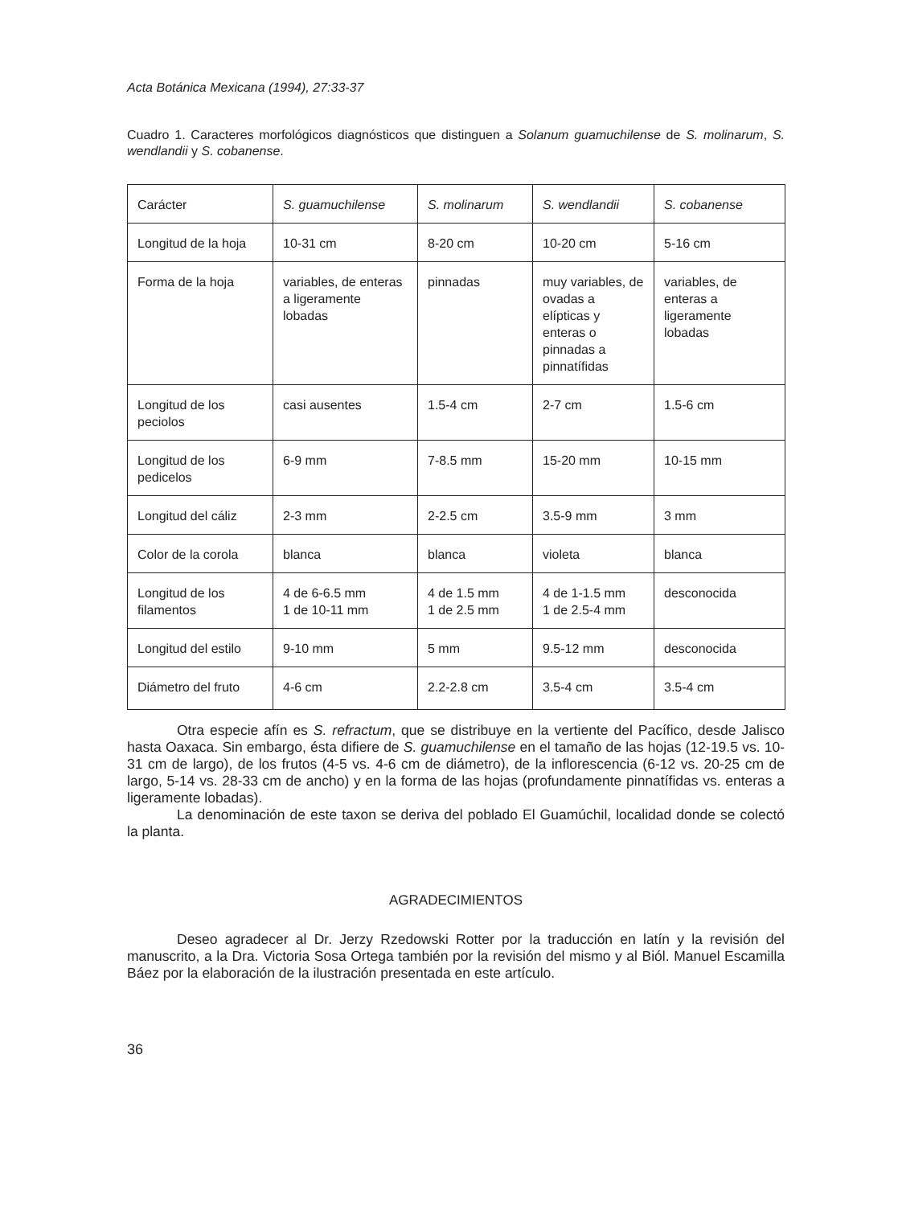Acta Botánica Mexicana (1994), 27:33-37
Cuadro 1. Caracteres morfológicos diagnósticos que distinguen a Solanum guamuchilense de S. molinarum, S. wendlandii y S. cobanense.
| Carácter | S. guamuchilense | S. molinarum | S. wendlandii | S. cobanense |
| Longitud de la hoja | 10-31 cm | 8-20 cm | 10-20 cm | 5-16 cm |
| Forma de la hoja | variables, de enteras a ligeramente lobadas | pinnadas | muy variables, de ovadas a elípticas y enteras o pinnadas a pinnatífidas | variables, de enteras a ligeramente lobadas |
| Longitud de los peciolos | casi ausentes | 1.5-4 cm | 2-7 cm | 1.5-6 cm |
| Longitud de los pedicelos | 6-9 mm | 7-8.5 mm | 15-20 mm | 10-15 mm |
| Longitud del cáliz | 2-3 mm | 2-2.5 cm | 3.5-9 mm | 3 mm |
| Color de la corola | blanca | blanca | violeta | blanca |
| Longitud de los filamentos | 4 de 6-6.5 mm 1 de 10-11 mm | 4 de 1.5 mm 1 de 2.5 mm | 4 de 1-1.5 mm 1 de 2.5-4 mm | desconocida |
| Longitud del estilo | 9-10 mm | 5 mm | 9.5-12 mm | desconocida |
| Diámetro del fruto | 4-6 cm | 2.2-2.8 cm | 3.5-4 cm | 3.5-4 cm |
Otra especie afín es S. refractum, que se distribuye en la vertiente del Pacífico, desde Jalisco hasta Oaxaca. Sin embargo, ésta difiere de S. guamuchilense en el tamaño de las hojas (12-19.5 vs. 10-31 cm de largo), de los frutos (4-5 vs. 4-6 cm de diámetro), de la inflorescencia (6-12 vs. 20-25 cm de largo, 5-14 vs. 28-33 cm de ancho) y en la forma de las hojas (profundamente pinnatífidas vs. enteras a ligeramente lobadas).
La denominación de este taxon se deriva del poblado El Guamúchil, localidad donde se colectó la planta.
AGRADECIMIENTOS
Deseo agradecer al Dr. Jerzy Rzedowski Rotter por la traducción en latín y la revisión del manuscrito, a la Dra. Victoria Sosa Ortega también por la revisión del mismo y al Biól. Manuel Escamilla Báez por la elaboración de la ilustración presentada en este artículo.
36